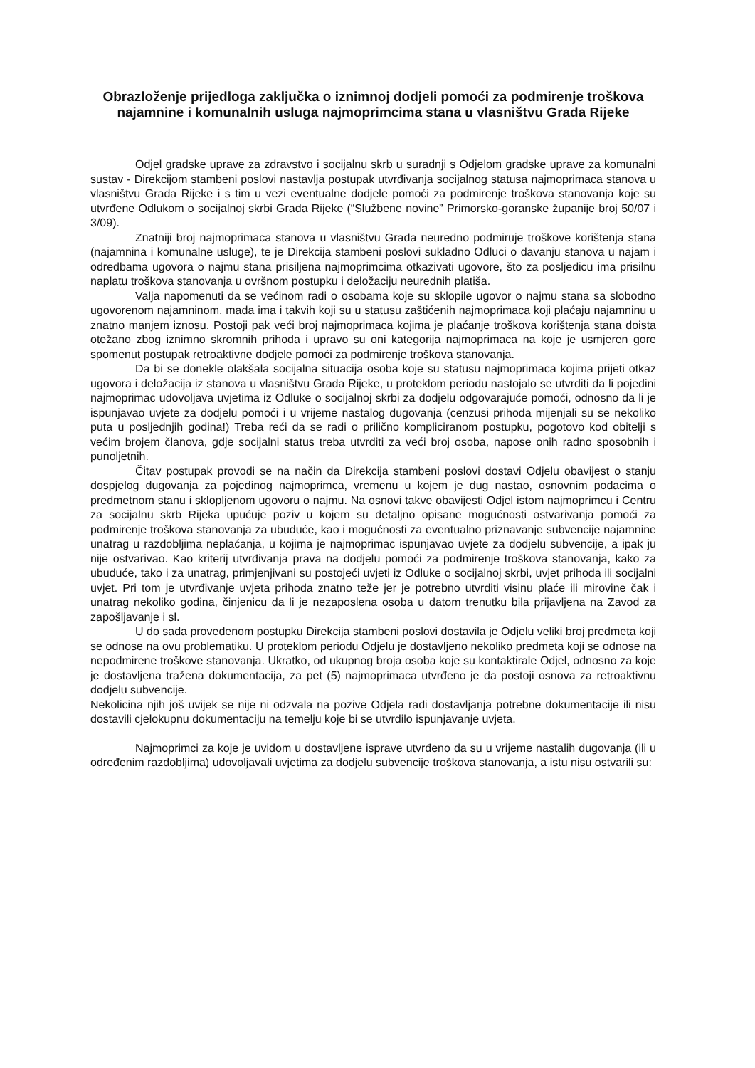Obrazloženje prijedloga zaključka o iznimnoj dodjeli pomoći za podmirenje troškova najamnine i komunalnih usluga najmoprimcima stana u vlasništvu Grada Rijeke
Odjel gradske uprave za zdravstvo i socijalnu skrb u suradnji s Odjelom gradske uprave za komunalni sustav - Direkcijom stambeni poslovi nastavlja postupak utvrđivanja socijalnog statusa najmoprimaca stanova u vlasništvu Grada Rijeke i s tim u vezi eventualne dodjele pomoći za podmirenje troškova stanovanja koje su utvrđene Odlukom o socijalnoj skrbi Grada Rijeke (“Službene novine” Primorsko-goranske županije broj 50/07 i 3/09).
Znatniji broj najmoprimaca stanova u vlasništvu Grada neuredno podmiruje troškove korištenja stana (najamnina i komunalne usluge), te je Direkcija stambeni poslovi sukladno Odluci o davanju stanova u najam i odredbama ugovora o najmu stana prisiljena najmoprimcima otkazivati ugovore, što za posljedicu ima prisilnu naplatu troškova stanovanja u ovršnom postupku i deložaciju neurednih platiša.
Valja napomenuti da se većinom radi o osobama koje su sklopile ugovor o najmu stana sa slobodno ugovorenom najamninom, mada ima i takvih koji su u statusu zaštićenih najmoprimaca koji plaćaju najamninu u znatno manjem iznosu. Postoji pak veći broj najmoprimaca kojima je plaćanje troškova korištenja stana doista otežano zbog iznimno skromnih prihoda i upravo su oni kategorija najmoprimaca na koje je usmjeren gore spomenut postupak retroaktivne dodjele pomoći za podmirenje troškova stanovanja.
Da bi se donekle olakšala socijalna situacija osoba koje su statusu najmoprimaca kojima prijeti otkaz ugovora i deložacija iz stanova u vlasništvu Grada Rijeke, u proteklom periodu nastojalo se utvrditi da li pojedini najmoprimac udovoljava uvjetima iz Odluke o socijalnoj skrbi za dodjelu odgovarajuće pomoći, odnosno da li je ispunjavao uvjete za dodjelu pomoći i u vrijeme nastalog dugovanja (cenzusi prihoda mijenjali su se nekoliko puta u posljednjih godina!) Treba reći da se radi o prilično kompliciranom postupku, pogotovo kod obitelji s većim brojem članova, gdje socijalni status treba utvrditi za veći broj osoba, napose onih radno sposobnih i punoljetnih.
Čitav postupak provodi se na način da Direkcija stambeni poslovi dostavi Odjelu obavijest o stanju dospjelog dugovanja za pojedinog najmoprimca, vremenu u kojem je dug nastao, osnovnim podacima o predmetnom stanu i sklopljenom ugovoru o najmu. Na osnovi takve obavijesti Odjel istom najmoprimcu i Centru za socijalnu skrb Rijeka upućuje poziv u kojem su detaljno opisane mogućnosti ostvarivanja pomoći za podmirenje troškova stanovanja za ubuduće, kao i mogućnosti za eventualno priznavanje subvencije najamnine unatrag u razdobljima neplaćanja, u kojima je najmoprimac ispunjavao uvjete za dodjelu subvencije, a ipak ju nije ostvarivao. Kao kriterij utvrđivanja prava na dodjelu pomoći za podmirenje troškova stanovanja, kako za ubuduće, tako i za unatrag, primjenjivani su postojeći uvjeti iz Odluke o socijalnoj skrbi, uvjet prihoda ili socijalni uvjet. Pri tom je utvrđivanje uvjeta prihoda znatno teže jer je potrebno utvrditi visinu plaće ili mirovine čak i unatrag nekoliko godina, činjenicu da li je nezaposlena osoba u datom trenutku bila prijavljena na Zavod za zapošljavanje i sl.
U do sada provedenom postupku Direkcija stambeni poslovi dostavila je Odjelu veliki broj predmeta koji se odnose na ovu problematiku. U proteklom periodu Odjelu je dostavljeno nekoliko predmeta koji se odnose na nepodmirene troškove stanovanja. Ukratko, od ukupnog broja osoba koje su kontaktirale Odjel, odnosno za koje je dostavljena tražena dokumentacija, za pet (5) najmoprimaca utvrđeno je da postoji osnova za retroaktivnu dodjelu subvencije.
Nekolicina njih još uvijek se nije ni odzvala na pozive Odjela radi dostavljanja potrebne dokumentacije ili nisu dostavili cjelokupnu dokumentaciju na temelju koje bi se utvrdilo ispunjavanje uvjeta.
Najmoprimci za koje je uvidom u dostavljene isprave utvrđeno da su u vrijeme nastalih dugovanja (ili u određenim razdobljima) udovoljavali uvjetima za dodjelu subvencije troškova stanovanja, a istu nisu ostvarili su: